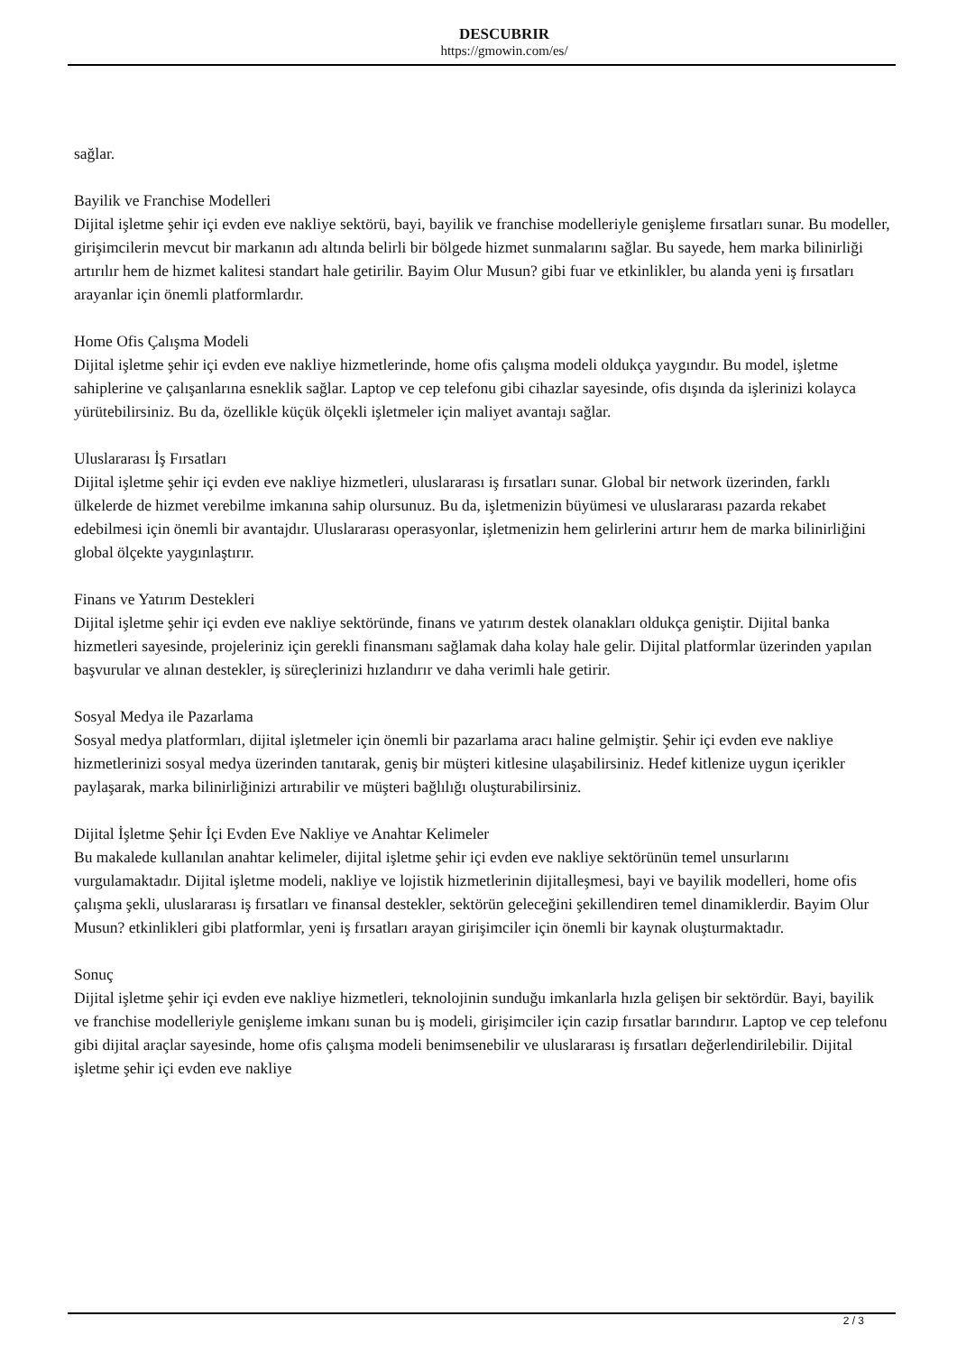DESCUBRIR
https://gmowin.com/es/
sağlar.
Bayilik ve Franchise Modelleri
Dijital işletme şehir içi evden eve nakliye sektörü, bayi, bayilik ve franchise modelleriyle genişleme fırsatları sunar. Bu modeller, girişimcilerin mevcut bir markanın adı altında belirli bir bölgede hizmet sunmalarını sağlar. Bu sayede, hem marka bilinirliği artırılır hem de hizmet kalitesi standart hale getirilir. Bayim Olur Musun? gibi fuar ve etkinlikler, bu alanda yeni iş fırsatları arayanlar için önemli platformlardır.
Home Ofis Çalışma Modeli
Dijital işletme şehir içi evden eve nakliye hizmetlerinde, home ofis çalışma modeli oldukça yaygındır. Bu model, işletme sahiplerine ve çalışanlarına esneklik sağlar. Laptop ve cep telefonu gibi cihazlar sayesinde, ofis dışında da işlerinizi kolayca yürütebilirsiniz. Bu da, özellikle küçük ölçekli işletmeler için maliyet avantajı sağlar.
Uluslararası İş Fırsatları
Dijital işletme şehir içi evden eve nakliye hizmetleri, uluslararası iş fırsatları sunar. Global bir network üzerinden, farklı ülkelerde de hizmet verebilme imkanına sahip olursunuz. Bu da, işletmenizin büyümesi ve uluslararası pazarda rekabet edebilmesi için önemli bir avantajdır. Uluslararası operasyonlar, işletmenizin hem gelirlerini artırır hem de marka bilinirliğini global ölçekte yaygınlaştırır.
Finans ve Yatırım Destekleri
Dijital işletme şehir içi evden eve nakliye sektöründe, finans ve yatırım destek olanakları oldukça geniştir. Dijital banka hizmetleri sayesinde, projeleriniz için gerekli finansmanı sağlamak daha kolay hale gelir. Dijital platformlar üzerinden yapılan başvurular ve alınan destekler, iş süreçlerinizi hızlandırır ve daha verimli hale getirir.
Sosyal Medya ile Pazarlama
Sosyal medya platformları, dijital işletmeler için önemli bir pazarlama aracı haline gelmiştir. Şehir içi evden eve nakliye hizmetlerinizi sosyal medya üzerinden tanıtarak, geniş bir müşteri kitlesine ulaşabilirsiniz. Hedef kitlenize uygun içerikler paylaşarak, marka bilinirliğinizi artırabilir ve müşteri bağlılığı oluşturabilirsiniz.
Dijital İşletme Şehir İçi Evden Eve Nakliye ve Anahtar Kelimeler
Bu makalede kullanılan anahtar kelimeler, dijital işletme şehir içi evden eve nakliye sektörünün temel unsurlarını vurgulamaktadır. Dijital işletme modeli, nakliye ve lojistik hizmetlerinin dijitalleşmesi, bayi ve bayilik modelleri, home ofis çalışma şekli, uluslararası iş fırsatları ve finansal destekler, sektörün geleceğini şekillendiren temel dinamiklerdir. Bayim Olur Musun? etkinlikleri gibi platformlar, yeni iş fırsatları arayan girişimciler için önemli bir kaynak oluşturmaktadır.
Sonuç
Dijital işletme şehir içi evden eve nakliye hizmetleri, teknolojinin sunduğu imkanlarla hızla gelişen bir sektördür. Bayi, bayilik ve franchise modelleriyle genişleme imkanı sunan bu iş modeli, girişimciler için cazip fırsatlar barındırır. Laptop ve cep telefonu gibi dijital araçlar sayesinde, home ofis çalışma modeli benimsenebilir ve uluslararası iş fırsatları değerlendirilebilir. Dijital işletme şehir içi evden eve nakliye
2 / 3